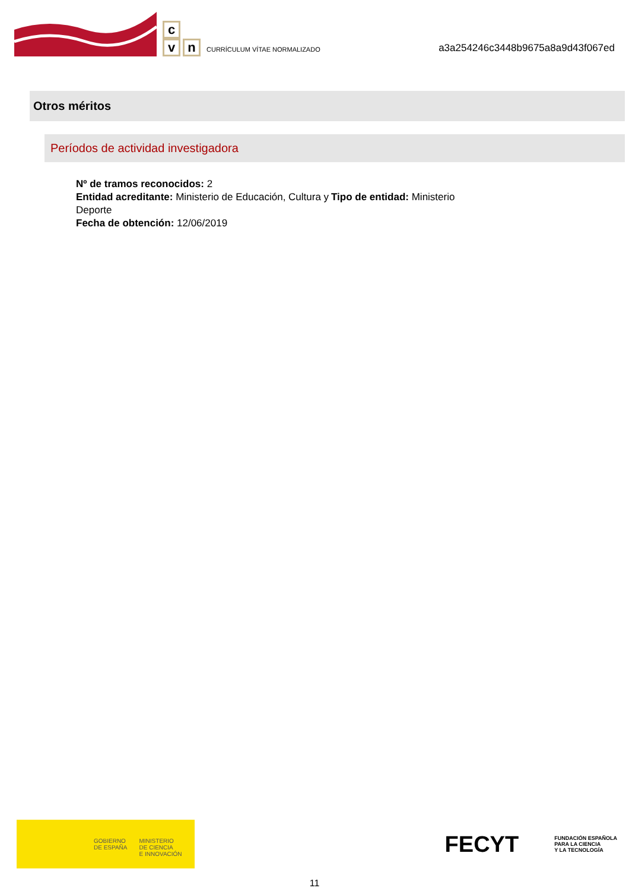c
v
n
CURRÍCULUM VÍTAE NORMALIZADO
a3a254246c3448b9675a8a9d43f067ed
Otros méritos
Períodos de actividad investigadora
Nº de tramos reconocidos: 2
Entidad acreditante: Ministerio de Educación, Cultura y Deporte
Tipo de entidad: Ministerio
Fecha de obtención: 12/06/2019
GOBIERNO
DE ESPAÑA
MINISTERIO
DE CIENCIA
E INNOVACIÓN
FECYT FUNDACIÓN ESPAÑOLA
PARA LA CIENCIA
Y LA TECNOLOGÍA
11